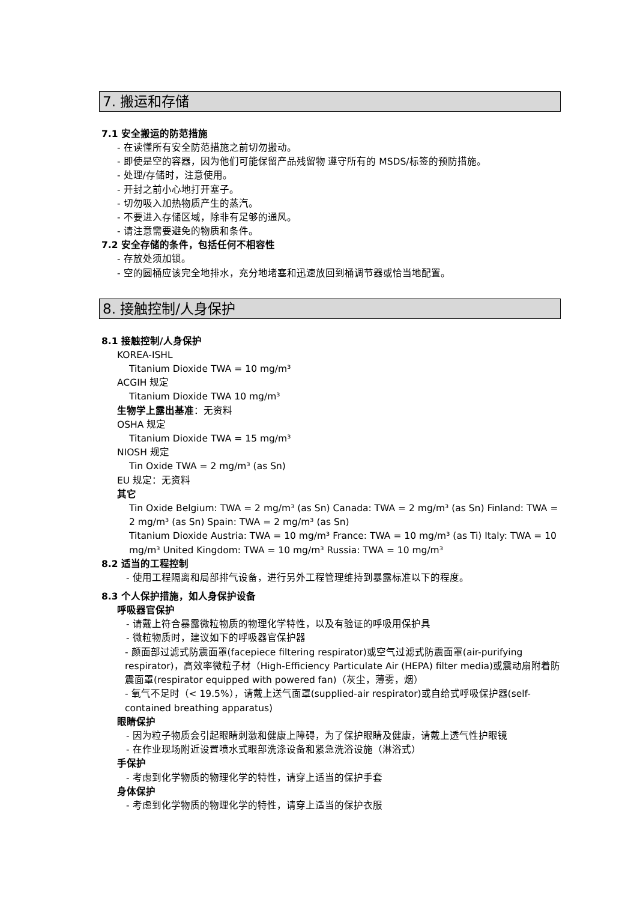7. 搬运和存储
7.1 安全搬运的防范措施
- 在读懂所有安全防范措施之前切勿搬动。
- 即使是空的容器，因为他们可能保留产品残留物 遵守所有的 MSDS/标签的预防措施。
- 处理/存储时，注意使用。
- 开封之前小心地打开塞子。
- 切勿吸入加热物质产生的蒸汽。
- 不要进入存储区域，除非有足够的通风。
- 请注意需要避免的物质和条件。
7.2 安全存储的条件，包括任何不相容性
- 存放处须加锁。
- 空的圆桶应该完全地排水，充分地堵塞和迅速放回到桶调节器或恰当地配置。
8. 接触控制/人身保护
8.1 接触控制/人身保护
KOREA-ISHL
Titanium Dioxide TWA = 10 mg/m³
ACGIH 规定
Titanium Dioxide TWA 10 mg/m³
生物学上露出基准：无资料
OSHA 规定
Titanium Dioxide TWA = 15 mg/m³
NIOSH 规定
Tin Oxide TWA = 2 mg/m³ (as Sn)
EU 规定：无资料
其它
Tin Oxide Belgium: TWA = 2 mg/m³ (as Sn) Canada: TWA = 2 mg/m³ (as Sn) Finland: TWA = 2 mg/m³ (as Sn) Spain: TWA = 2 mg/m³ (as Sn)
Titanium Dioxide Austria: TWA = 10 mg/m³ France: TWA = 10 mg/m³ (as Ti) Italy: TWA = 10 mg/m³ United Kingdom: TWA = 10 mg/m³ Russia: TWA = 10 mg/m³
8.2 适当的工程控制
- 使用工程隔离和局部排气设备，进行另外工程管理维持到暴露标准以下的程度。
8.3 个人保护措施，如人身保护设备
呼吸器官保护
- 请戴上符合暴露微粒物质的物理化学特性，以及有验证的呼吸用保护具
- 微粒物质时，建议如下的呼吸器官保护器
- 颜面部过滤式防震面罩(facepiece filtering respirator)或空气过滤式防震面罩(air-purifying respirator)，高效率微粒子材（High-Efficiency Particulate Air (HEPA) filter media)或震动扇附着防震面罩(respirator equipped with powered fan)（灰尘，薄雾，烟）
- 氧气不足时（< 19.5%），请戴上送气面罩(supplied-air respirator)或自给式呼吸保护器(self-contained breathing apparatus)
眼睛保护
- 因为粒子物质会引起眼睛刺激和健康上障碍，为了保护眼睛及健康，请戴上透气性护眼镜
- 在作业现场附近设置喷水式眼部洗涤设备和紧急洗浴设施（淋浴式）
手保护
- 考虑到化学物质的物理化学的特性，请穿上适当的保护手套
身体保护
- 考虑到化学物质的物理化学的特性，请穿上适当的保护衣服